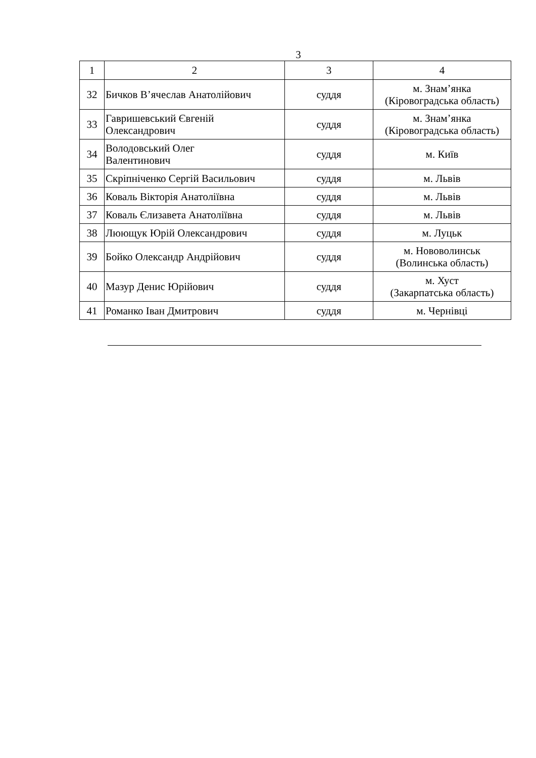3
| 1 | 2 | 3 | 4 |
| 32 | Бичков В’ячеслав Анатолійович | суддя | м. Знам’янка (Кіровоградська область) |
| 33 | Гавришевський Євгеній Олександрович | суддя | м. Знам’янка (Кіровоградська область) |
| 34 | Володовський Олег Валентинович | суддя | м. Київ |
| 35 | Скріпніченко Сергій Васильович | суддя | м. Львів |
| 36 | Коваль Вікторія Анатоліївна | суддя | м. Львів |
| 37 | Коваль Єлизавета Анатоліївна | суддя | м. Львів |
| 38 | Люющук Юрій Олександрович | суддя | м. Луцьк |
| 39 | Бойко Олександр Андрійович | суддя | м. Нововолинськ (Волинська область) |
| 40 | Мазур Денис Юрійович | суддя | м. Хуст (Закарпатська область) |
| 41 | Романко Іван Дмитрович | суддя | м. Чернівці |